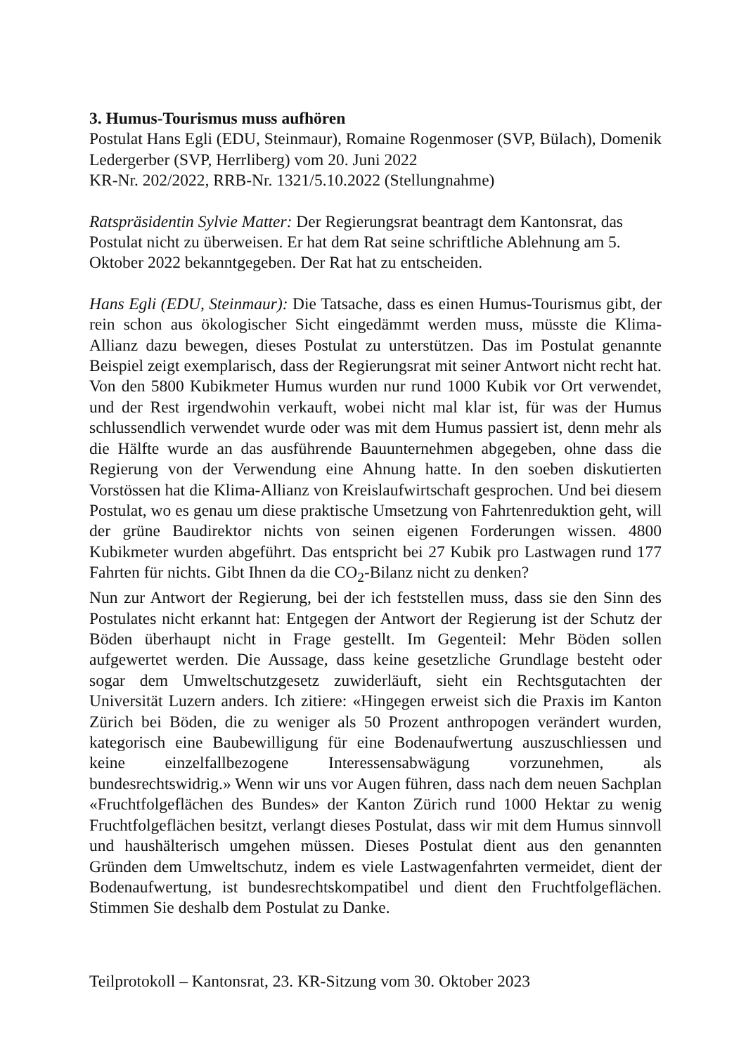3. Humus-Tourismus muss aufhören
Postulat Hans Egli (EDU, Steinmaur), Romaine Rogenmoser (SVP, Bülach), Domenik Ledergerber (SVP, Herrliberg) vom 20. Juni 2022
KR-Nr. 202/2022, RRB-Nr. 1321/5.10.2022 (Stellungnahme)
Ratspräsidentin Sylvie Matter: Der Regierungsrat beantragt dem Kantonsrat, das Postulat nicht zu überweisen. Er hat dem Rat seine schriftliche Ablehnung am 5. Oktober 2022 bekanntgegeben. Der Rat hat zu entscheiden.
Hans Egli (EDU, Steinmaur): Die Tatsache, dass es einen Humus-Tourismus gibt, der rein schon aus ökologischer Sicht eingedämmt werden muss, müsste die Klima-Allianz dazu bewegen, dieses Postulat zu unterstützen. Das im Postulat genannte Beispiel zeigt exemplarisch, dass der Regierungsrat mit seiner Antwort nicht recht hat. Von den 5800 Kubikmeter Humus wurden nur rund 1000 Kubik vor Ort verwendet, und der Rest irgendwohin verkauft, wobei nicht mal klar ist, für was der Humus schlussendlich verwendet wurde oder was mit dem Humus passiert ist, denn mehr als die Hälfte wurde an das ausführende Bauunternehmen abgegeben, ohne dass die Regierung von der Verwendung eine Ahnung hatte. In den soeben diskutierten Vorstössen hat die Klima-Allianz von Kreislaufwirtschaft gesprochen. Und bei diesem Postulat, wo es genau um diese praktische Umsetzung von Fahrtenreduktion geht, will der grüne Baudirektor nichts von seinen eigenen Forderungen wissen. 4800 Kubikmeter wurden abgeführt. Das entspricht bei 27 Kubik pro Lastwagen rund 177 Fahrten für nichts. Gibt Ihnen da die CO<sub>2</sub>-Bilanz nicht zu denken?
Nun zur Antwort der Regierung, bei der ich feststellen muss, dass sie den Sinn des Postulates nicht erkannt hat: Entgegen der Antwort der Regierung ist der Schutz der Böden überhaupt nicht in Frage gestellt. Im Gegenteil: Mehr Böden sollen aufgewertet werden. Die Aussage, dass keine gesetzliche Grundlage besteht oder sogar dem Umweltschutzgesetz zuwiderläuft, sieht ein Rechtsgutachten der Universität Luzern anders. Ich zitiere: «Hingegen erweist sich die Praxis im Kanton Zürich bei Böden, die zu weniger als 50 Prozent anthropogen verändert wurden, kategorisch eine Baubewilligung für eine Bodenaufwertung auszuschliessen und keine einzelfallbezogene Interessensabwägung vorzunehmen, als bundesrechtswidrig.» Wenn wir uns vor Augen führen, dass nach dem neuen Sachplan «Fruchtfolgeflächen des Bundes» der Kanton Zürich rund 1000 Hektar zu wenig Fruchtfolgeflächen besitzt, verlangt dieses Postulat, dass wir mit dem Humus sinnvoll und haushälterisch umgehen müssen. Dieses Postulat dient aus den genannten Gründen dem Umweltschutz, indem es viele Lastwagenfahrten vermeidet, dient der Bodenaufwertung, ist bundesrechtskompatibel und dient den Fruchtfolgeflächen. Stimmen Sie deshalb dem Postulat zu Danke.
Teilprotokoll – Kantonsrat, 23. KR-Sitzung vom 30. Oktober 2023